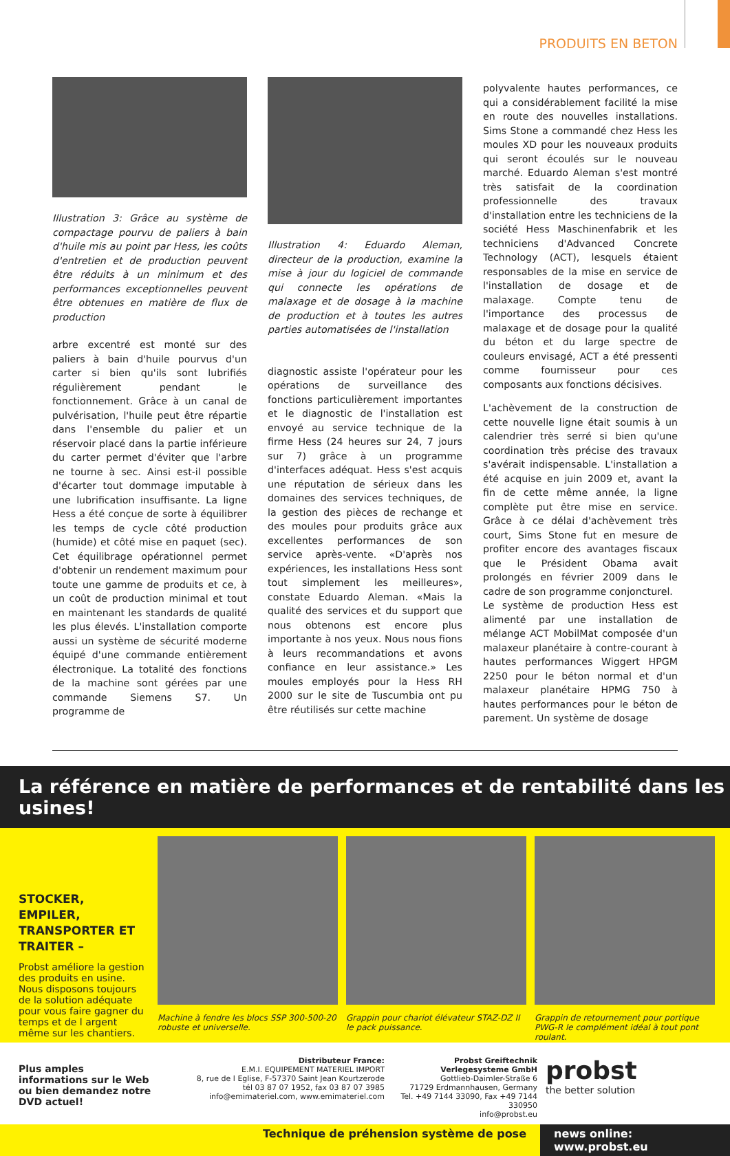PRODUITS EN BETON
Illustration 3: Grâce au système de compactage pourvu de paliers à bain d'huile mis au point par Hess, les coûts d'entretien et de production peuvent être réduits à un minimum et des performances exceptionnelles peuvent être obtenues en matière de flux de production
arbre excentré est monté sur des paliers à bain d'huile pourvus d'un carter si bien qu'ils sont lubrifiés régulièrement pendant le fonctionnement. Grâce à un canal de pulvérisation, l'huile peut être répartie dans l'ensemble du palier et un réservoir placé dans la partie inférieure du carter permet d'éviter que l'arbre ne tourne à sec. Ainsi est-il possible d'écarter tout dommage imputable à une lubrification insuffisante. La ligne Hess a été conçue de sorte à équilibrer les temps de cycle côté production (humide) et côté mise en paquet (sec). Cet équilibrage opérationnel permet d'obtenir un rendement maximum pour toute une gamme de produits et ce, à un coût de production minimal et tout en maintenant les standards de qualité les plus élevés. L'installation comporte aussi un système de sécurité moderne équipé d'une commande entièrement électronique. La totalité des fonctions de la machine sont gérées par une commande Siemens S7. Un programme de
Illustration 4: Eduardo Aleman, directeur de la production, examine la mise à jour du logiciel de commande qui connecte les opérations de malaxage et de dosage à la machine de production et à toutes les autres parties automatisées de l'installation
diagnostic assiste l'opérateur pour les opérations de surveillance des fonctions particulièrement importantes et le diagnostic de l'installation est envoyé au service technique de la firme Hess (24 heures sur 24, 7 jours sur 7) grâce à un programme d'interfaces adéquat. Hess s'est acquis une réputation de sérieux dans les domaines des services techniques, de la gestion des pièces de rechange et des moules pour produits grâce aux excellentes performances de son service après-vente. «D'après nos expériences, les installations Hess sont tout simplement les meilleures», constate Eduardo Aleman. «Mais la qualité des services et du support que nous obtenons est encore plus importante à nos yeux. Nous nous fions à leurs recommandations et avons confiance en leur assistance.» Les moules employés pour la Hess RH 2000 sur le site de Tuscumbia ont pu être réutilisés sur cette machine
polyvalente hautes performances, ce qui a considérablement facilité la mise en route des nouvelles installations. Sims Stone a commandé chez Hess les moules XD pour les nouveaux produits qui seront écoulés sur le nouveau marché. Eduardo Aleman s'est montré très satisfait de la coordination professionnelle des travaux d'installation entre les techniciens de la société Hess Maschinenfabrik et les techniciens d'Advanced Concrete Technology (ACT), lesquels étaient responsables de la mise en service de l'installation de dosage et de malaxage. Compte tenu de l'importance des processus de malaxage et de dosage pour la qualité du béton et du large spectre de couleurs envisagé, ACT a été pressenti comme fournisseur pour ces composants aux fonctions décisives.
L'achèvement de la construction de cette nouvelle ligne était soumis à un calendrier très serré si bien qu'une coordination très précise des travaux s'avérait indispensable. L'installation a été acquise en juin 2009 et, avant la fin de cette même année, la ligne complète put être mise en service. Grâce à ce délai d'achèvement très court, Sims Stone fut en mesure de profiter encore des avantages fiscaux que le Président Obama avait prolongés en février 2009 dans le cadre de son programme conjoncturel.
Le système de production Hess est alimenté par une installation de mélange ACT MobilMat composée d'un malaxeur planétaire à contre-courant à hautes performances Wiggert HPGM 2250 pour le béton normal et d'un malaxeur planétaire HPMG 750 à hautes performances pour le béton de parement. Un système de dosage
La référence en matière de performances et de rentabilité dans les usines!
STOCKER, EMPILER, TRANSPORTER ET TRAITER –
Probst améliore la gestion des produits en usine. Nous disposons toujours de la solution adéquate pour vous faire gagner du temps et de l argent même sur les chantiers.
Machine à fendre les blocs SSP 300-500-20 robuste et universelle.
Grappin pour chariot élévateur STAZ-DZ II le pack puissance.
Grappin de retournement pour portique PWG-R le complément idéal à tout pont roulant.
Plus amples informations sur le Web ou bien demandez notre DVD actuel!
Distributeur France:
E.M.I. EQUIPEMENT MATERIEL IMPORT
8, rue de l Eglise, F-57370 Saint Jean Kourtzerode
tél 03 87 07 1952, fax 03 87 07 3985
info@emimateriel.com, www.emimateriel.com
Probst Greiftechnik Verlegesysteme GmbH
Gottlieb-Daimler-Straße 6
71729 Erdmannhausen, Germany
Tel. +49 7144 33090, Fax +49 7144 330950
info@probst.eu
probst
the better solution
Technique de préhension système de pose news online: www.probst.eu